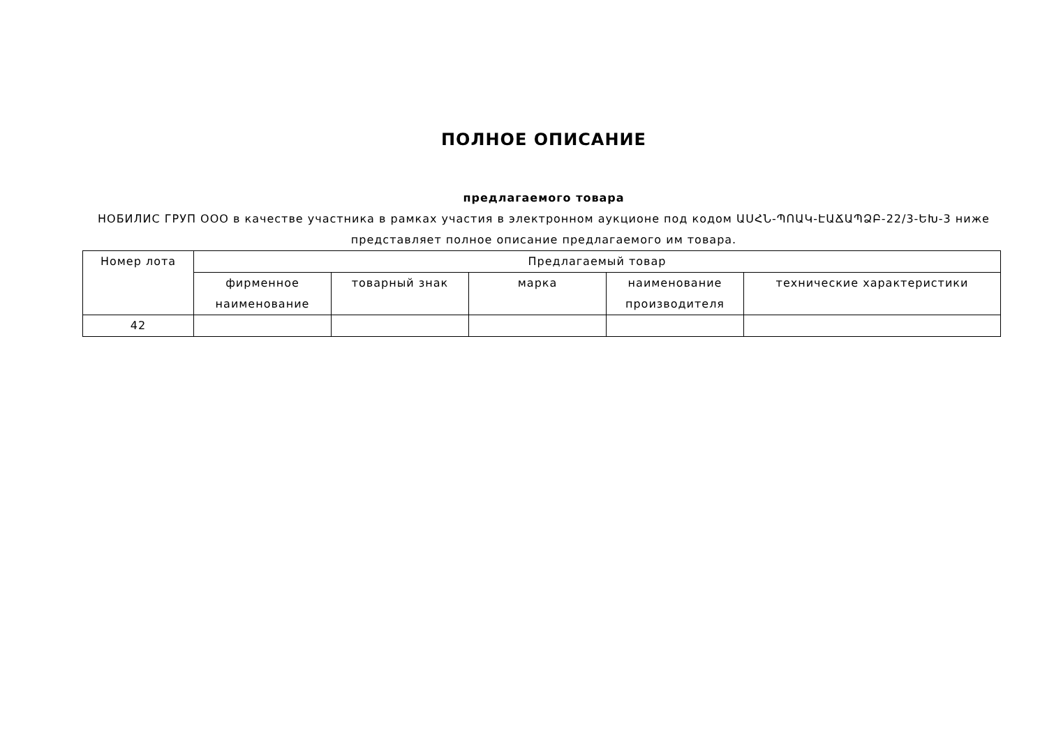ПОЛНОЕ ОПИСАНИЕ
предлагаемого товара
НОБИЛИС ГРУП ООО в качестве участника в рамках участия в электронном аукционе под кодом ԱՍՀՆ-ՊՈԱԿ-ԷԱՃԱՊՁԲ-22/3-ԵԽ-3 ниже представляет полное описание предлагаемого им товара.
| Номер лота | Предлагаемый товар | | | | |
| | фирменное наименование | товарный знак | марка | наименование производителя | технические характеристики |
| 42 | | | | | |